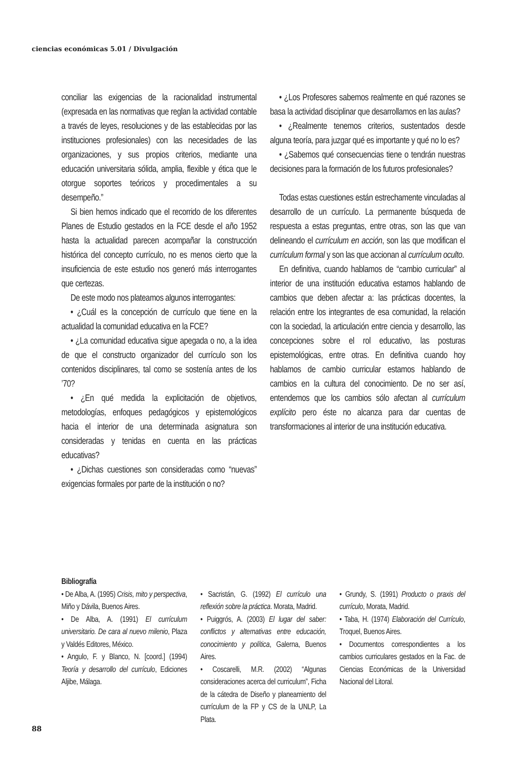ciencias económicas 5.01 / Divulgación
conciliar las exigencias de la racionalidad instrumental (expresada en las normativas que reglan la actividad contable a través de leyes, resoluciones y de las establecidas por las instituciones profesionales) con las necesidades de las organizaciones, y sus propios criterios, mediante una educación universitaria sólida, amplia, flexible y ética que le otorgue soportes teóricos y procedimentales a su desempeño.”
Si bien hemos indicado que el recorrido de los diferentes Planes de Estudio gestados en la FCE desde el año 1952 hasta la actualidad parecen acompañar la construcción histórica del concepto currículo, no es menos cierto que la insuficiencia de este estudio nos generó más interrogantes que certezas.
De este modo nos plateamos algunos interrogantes:
• ¿Cuál es la concepción de currículo que tiene en la actualidad la comunidad educativa en la FCE?
• ¿La comunidad educativa sigue apegada o no, a la idea de que el constructo organizador del currículo son los contenidos disciplinares, tal como se sostenía antes de los ’70?
• ¿En qué medida la explicitación de objetivos, metodologías, enfoques pedagógicos y epistemológicos hacia el interior de una determinada asignatura son consideradas y tenidas en cuenta en las prácticas educativas?
• ¿Dichas cuestiones son consideradas como “nuevas” exigencias formales por parte de la institución o no?
• ¿Los Profesores sabemos realmente en qué razones se basa la actividad disciplinar que desarrollamos en las aulas?
• ¿Realmente tenemos criterios, sustentados desde alguna teoría, para juzgar qué es importante y qué no lo es?
• ¿Sabemos qué consecuencias tiene o tendrán nuestras decisiones para la formación de los futuros profesionales?
Todas estas cuestiones están estrechamente vinculadas al desarrollo de un currículo. La permanente búsqueda de respuesta a estas preguntas, entre otras, son las que van delineando el currículum en acción, son las que modifican el currículum formal y son las que accionan al currículum oculto.
En definitiva, cuando hablamos de “cambio curricular” al interior de una institución educativa estamos hablando de cambios que deben afectar a: las prácticas docentes, la relación entre los integrantes de esa comunidad, la relación con la sociedad, la articulación entre ciencia y desarrollo, las concepciones sobre el rol educativo, las posturas epistemológicas, entre otras. En definitiva cuando hoy hablamos de cambio curricular estamos hablando de cambios en la cultura del conocimiento. De no ser así, entendemos que los cambios sólo afectan al currículum explícito pero éste no alcanza para dar cuentas de transformaciones al interior de una institución educativa.
Bibliografía
• De Alba, A. (1995) Crisis, mito y perspectiva, Miño y Dávila, Buenos Aires.
• De Alba, A. (1991) El currículum universitario. De cara al nuevo milenio, Plaza y Valdés Editores, México.
• Angulo, F. y Blanco, N. [coord.] (1994) Teoría y desarrollo del currículo, Ediciones Aljibe, Málaga.
• Sacristán, G. (1992) El currículo una reflexión sobre la práctica. Morata, Madrid.
• Puiggrós, A. (2003) El lugar del saber: conflictos y alternativas entre educación, conocimiento y política, Galerna, Buenos Aires.
• Coscarelli, M.R. (2002) “Algunas consideraciones acerca del curriculum”, Ficha de la cátedra de Diseño y planeamiento del currículum de la FP y CS de la UNLP, La Plata.
• Grundy, S. (1991) Producto o praxis del currículo, Morata, Madrid.
• Taba, H. (1974) Elaboración del Currículo, Troquel, Buenos Aires.
• Documentos correspondientes a los cambios curriculares gestados en la Fac. de Ciencias Económicas de la Universidad Nacional del Litoral.
88